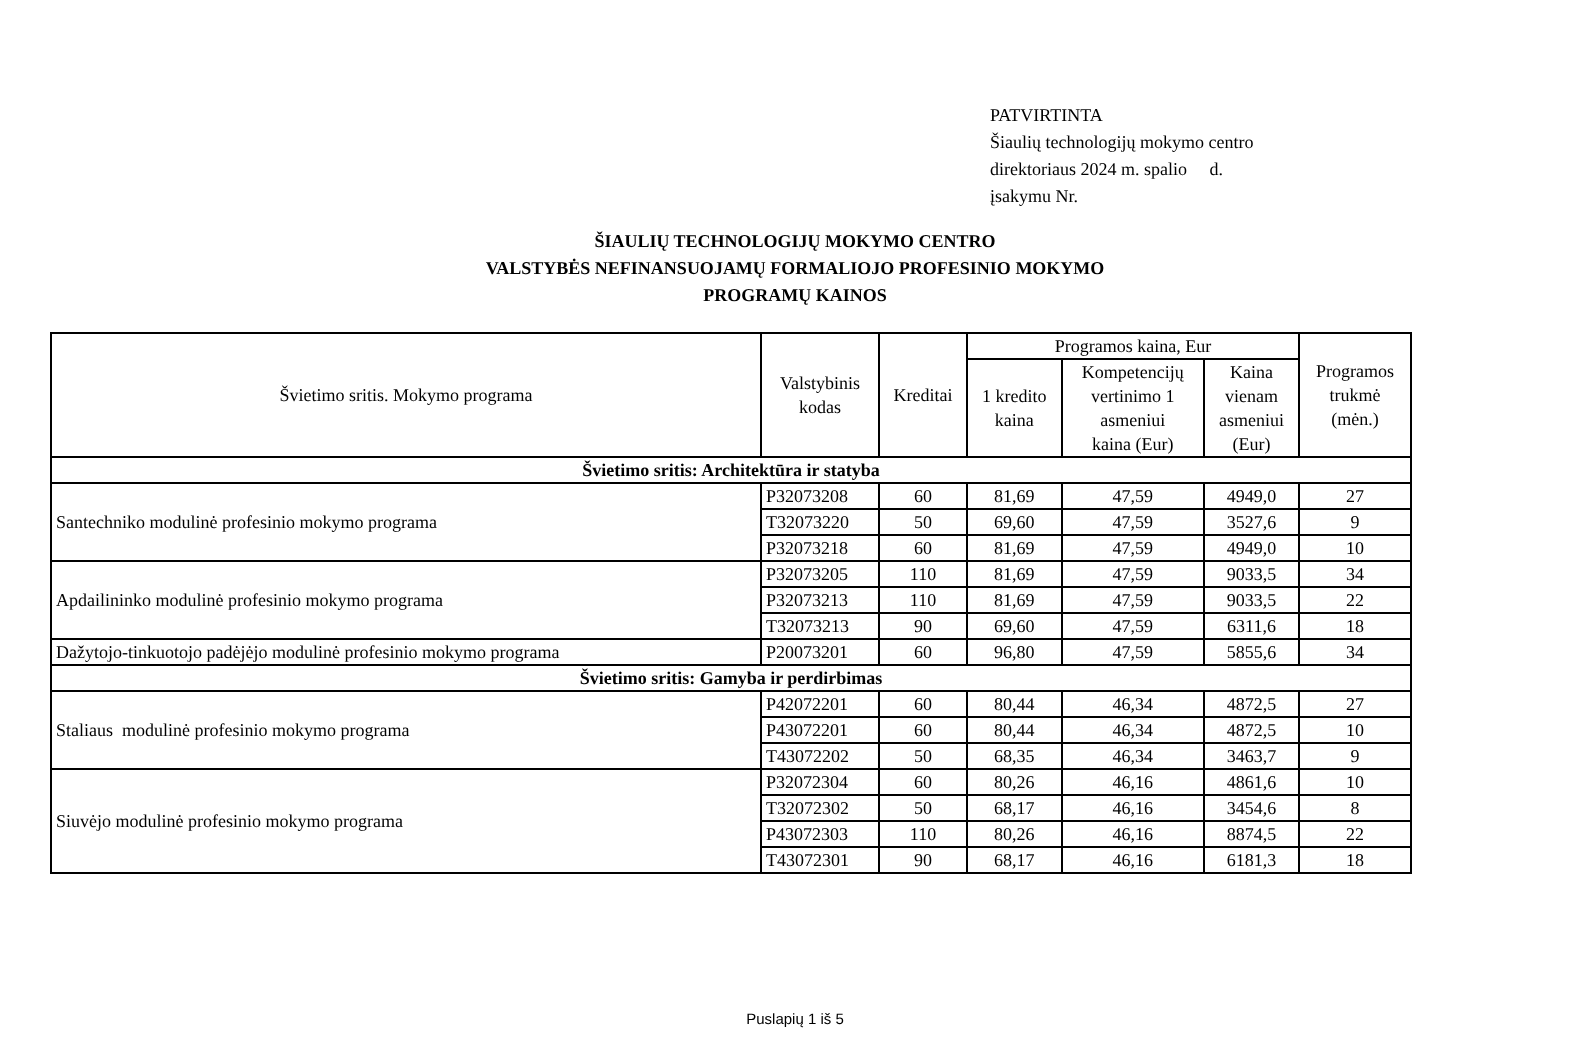PATVIRTINTA
Šiaulių technologijų mokymo centro
direktoriaus 2024 m. spalio d.
įsakymu Nr.
ŠIAULIŲ TECHNOLOGIJŲ MOKYMO CENTRO
VALSTYBĖS NEFINANSUOJAMŲ FORMALIOJO PROFESINIO MOKYMO
PROGRAMŲ KAINOS
| Švietimo sritis. Mokymo programa | Valstybinis kodas | Kreditai | Programos kaina, Eur | | | Programos trukmė (mėn.) |
| --- | --- | --- | --- | --- | --- | --- |
| | | | 1 kredito kaina | Kompetencijų vertinimo 1 asmeniui kaina (Eur) | Kaina vienam asmeniui (Eur) | |
| Švietimo sritis: Architektūra ir statyba | | | | | | |
| Santechniko modulinė profesinio mokymo programa | P32073208 | 60 | 81,69 | 47,59 | 4949,0 | 27 |
| | T32073220 | 50 | 69,60 | 47,59 | 3527,6 | 9 |
| | P32073218 | 60 | 81,69 | 47,59 | 4949,0 | 10 |
| Apdailininko modulinė profesinio mokymo programa | P32073205 | 110 | 81,69 | 47,59 | 9033,5 | 34 |
| | P32073213 | 110 | 81,69 | 47,59 | 9033,5 | 22 |
| | T32073213 | 90 | 69,60 | 47,59 | 6311,6 | 18 |
| Dažytojo-tinkuotojo padėjėjo modulinė profesinio mokymo programa | P20073201 | 60 | 96,80 | 47,59 | 5855,6 | 34 |
| Švietimo sritis: Gamyba ir perdirbimas | | | | | | |
| Staliaus modulinė profesinio mokymo programa | P42072201 | 60 | 80,44 | 46,34 | 4872,5 | 27 |
| | P43072201 | 60 | 80,44 | 46,34 | 4872,5 | 10 |
| | T43072202 | 50 | 68,35 | 46,34 | 3463,7 | 9 |
| Siuvėjo modulinė profesinio mokymo programa | P32072304 | 60 | 80,26 | 46,16 | 4861,6 | 10 |
| | T32072302 | 50 | 68,17 | 46,16 | 3454,6 | 8 |
| | P43072303 | 110 | 80,26 | 46,16 | 8874,5 | 22 |
| | T43072301 | 90 | 68,17 | 46,16 | 6181,3 | 18 |
Puslapių 1 iš 5